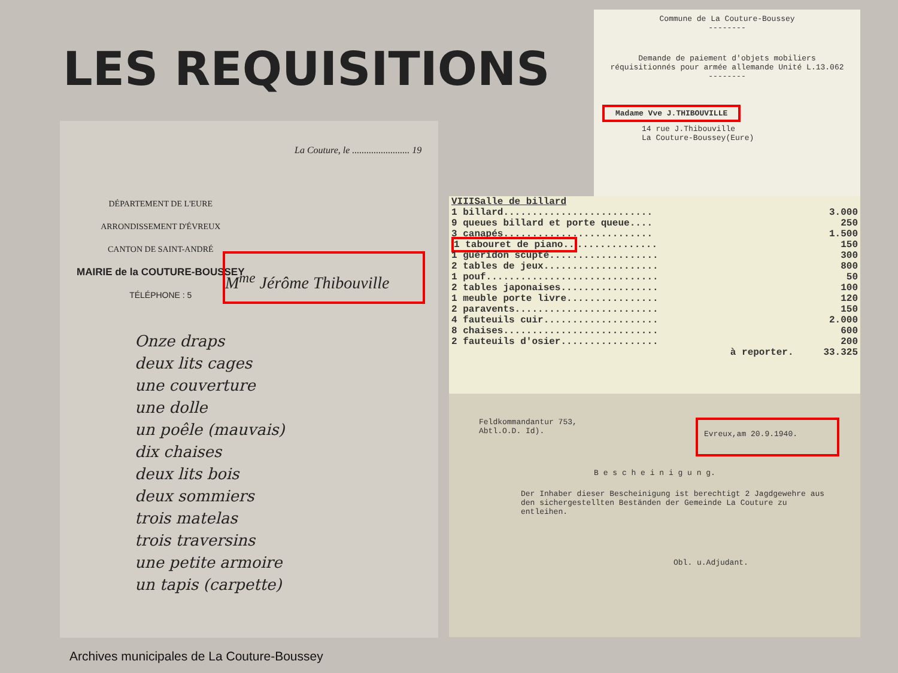LES REQUISITIONS
DÉPARTEMENT DE L'EURE
ARRONDISSEMENT D'ÉVREUX
CANTON DE SAINT-ANDRÉ
MAIRIE de la COUTURE-BOUSSEY
TÉLÉPHONE : 5
La Couture, le ........................ 19
M<sup>me</sup> Jérôme Thibouville
Onze draps
deux lits cages
une couverture
une dolle
un poêle (mauvais)
dix chaises
deux lits bois
deux sommiers
trois matelas
trois traversins
une petite armoire
un tapis (carpette)
Commune de La Couture-Boussey
--------
Demande de paiement d'objets mobiliers
réquisitionnés pour armée allemande Unité L.13.062
--------
Madame Vve J.THIBOUVILLE
14 rue J.Thibouville
La Couture-Boussey(Eure)
| VIIISalle de billard | |
| 1 billard.......................... | 3.000 |
| 9 queues billard et porte queue.... | 250 |
| 3 canapés.......................... | 1.500 |
| 1 tabouret de piano.. .............. | 150 |
| 1 guéridon scupté................... | 300 |
| 2 tables de jeux.................... | 800 |
| 1 pouf.............................. | 50 |
| 2 tables japonaises................. | 100 |
| 1 meuble porte livre................ | 120 |
| 2 paravents......................... | 150 |
| 4 fauteuils cuir.................... | 2.000 |
| 8 chaises........................... | 600 |
| 2 fauteuils d'osier................. | 200 |
| à reporter. | 33.325 |
Feldkommandantur 753,
Abtl.O.D. Id).
Evreux,am 20.9.1940.
B e s c h e i n i g u n g.
Der Inhaber dieser Bescheinigung ist berechtigt 2 Jagdgewehre aus den sichergestellten Beständen der Gemeinde La Couture zu entleihen.
Obl. u.Adjudant.
Archives municipales de La Couture-Boussey